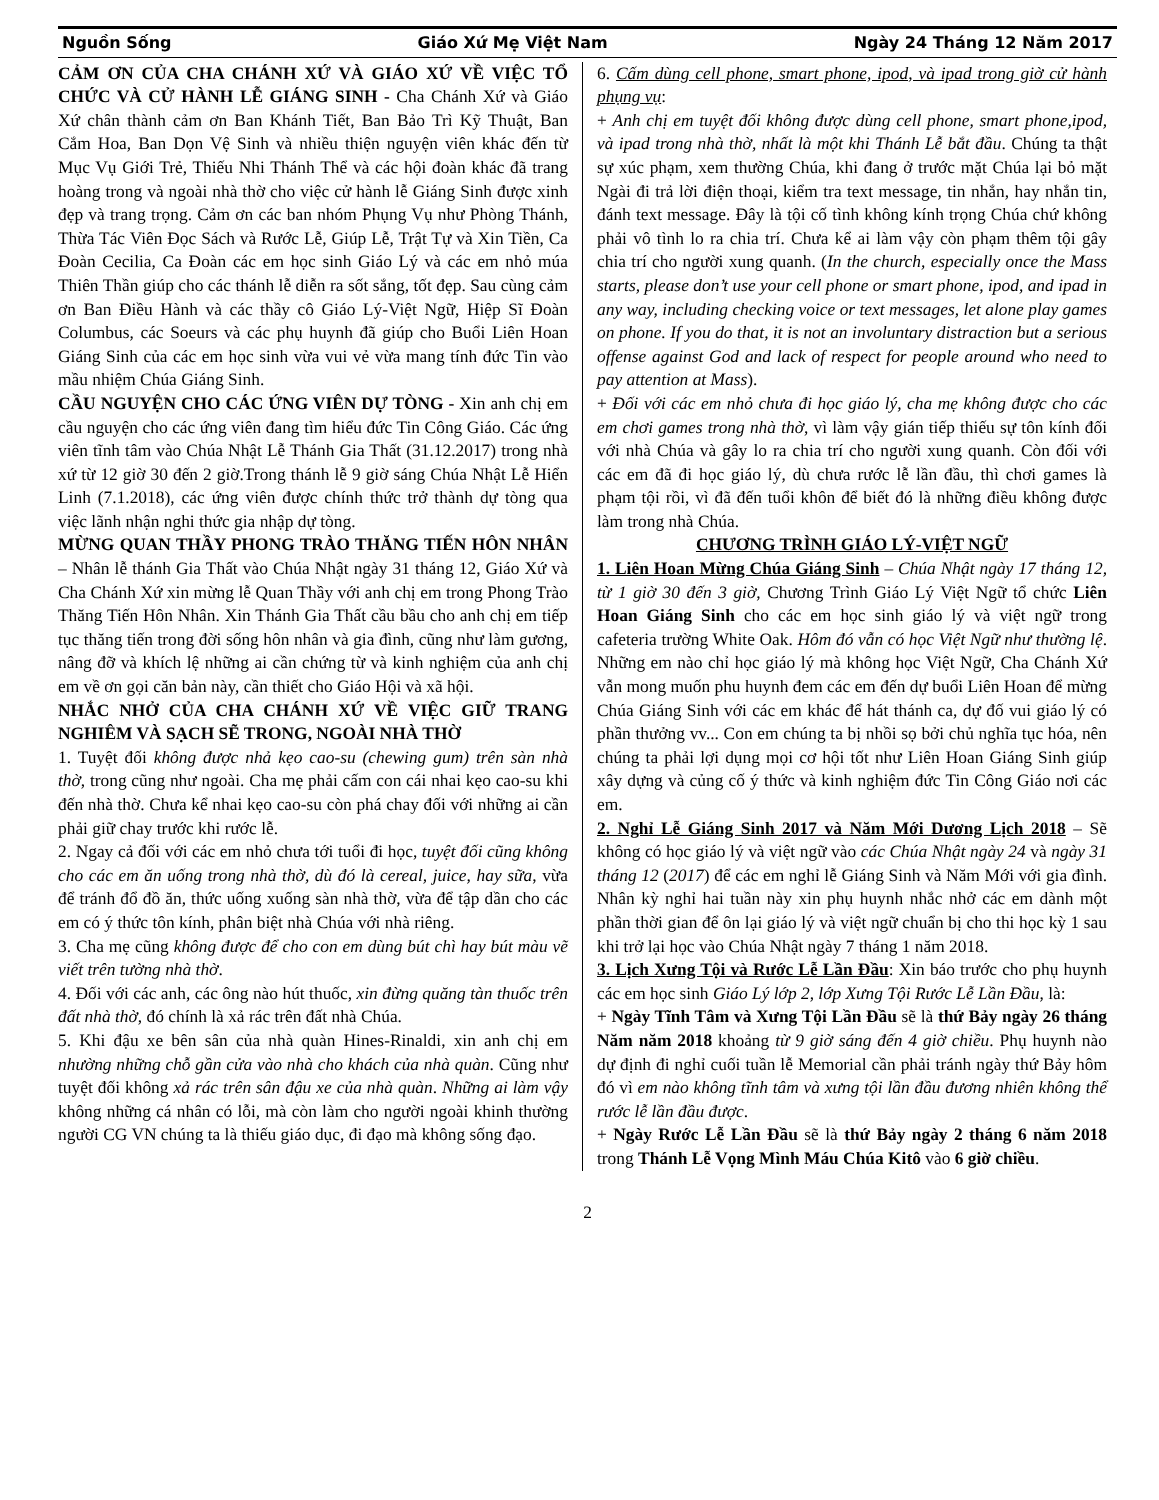Nguồn Sống Giáo Xứ Mẹ Việt Nam Ngày 24 Tháng 12 Năm 2017
CẢM ƠN CỦA CHA CHÁNH XỨ VÀ GIÁO XỨ VỀ VIỆC TỔ CHỨC VÀ CỬ HÀNH LỄ GIÁNG SINH - Cha Chánh Xứ và Giáo Xứ chân thành cảm ơn Ban Khánh Tiết, Ban Bảo Trì Kỹ Thuật, Ban Cắm Hoa, Ban Dọn Vệ Sinh và nhiều thiện nguyện viên khác đến từ Mục Vụ Giới Trẻ, Thiếu Nhi Thánh Thể và các hội đoàn khác đã trang hoàng trong và ngoài nhà thờ cho việc cử hành lễ Giáng Sinh được xinh đẹp và trang trọng. Cảm ơn các ban nhóm Phụng Vụ như Phòng Thánh, Thừa Tác Viên Đọc Sách và Rước Lễ, Giúp Lễ, Trật Tự và Xin Tiền, Ca Đoàn Cecilia, Ca Đoàn các em học sinh Giáo Lý và các em nhỏ múa Thiên Thần giúp cho các thánh lễ diễn ra sốt sắng, tốt đẹp. Sau cùng cảm ơn Ban Điều Hành và các thầy cô Giáo Lý-Việt Ngữ, Hiệp Sĩ Đoàn Columbus, các Soeurs và các phụ huynh đã giúp cho Buổi Liên Hoan Giáng Sinh của các em học sinh vừa vui vẻ vừa mang tính đức Tin vào mầu nhiệm Chúa Giáng Sinh.
CẦU NGUYỆN CHO CÁC ỨNG VIÊN DỰ TÒNG - Xin anh chị em cầu nguyện cho các ứng viên đang tìm hiểu đức Tin Công Giáo. Các ứng viên tĩnh tâm vào Chúa Nhật Lễ Thánh Gia Thất (31.12.2017) trong nhà xứ từ 12 giờ 30 đến 2 giờ.Trong thánh lễ 9 giờ sáng Chúa Nhật Lễ Hiển Linh (7.1.2018), các ứng viên được chính thức trở thành dự tòng qua việc lãnh nhận nghi thức gia nhập dự tòng.
MỪNG QUAN THẦY PHONG TRÀO THĂNG TIẾN HÔN NHÂN – Nhân lễ thánh Gia Thất vào Chúa Nhật ngày 31 tháng 12, Giáo Xứ và Cha Chánh Xứ xin mừng lễ Quan Thầy với anh chị em trong Phong Trào Thăng Tiến Hôn Nhân. Xin Thánh Gia Thất cầu bầu cho anh chị em tiếp tục thăng tiến trong đời sống hôn nhân và gia đình, cũng như làm gương, nâng đỡ và khích lệ những ai cần chứng từ và kinh nghiệm của anh chị em về ơn gọi căn bản này, cần thiết cho Giáo Hội và xã hội.
NHẮC NHỞ CỦA CHA CHÁNH XỨ VỀ VIỆC GIỮ TRANG NGHIÊM VÀ SẠCH SẼ TRONG, NGOÀI NHÀ THỜ
1. Tuyệt đối không được nhả kẹo cao-su (chewing gum) trên sàn nhà thờ, trong cũng như ngoài. Cha mẹ phải cấm con cái nhai kẹo cao-su khi đến nhà thờ. Chưa kể nhai kẹo cao-su còn phá chay đối với những ai cần phải giữ chay trước khi rước lễ.
2. Ngay cả đối với các em nhỏ chưa tới tuổi đi học, tuyệt đối cũng không cho các em ăn uống trong nhà thờ, dù đó là cereal, juice, hay sữa, vừa để tránh đổ đồ ăn, thức uống xuống sàn nhà thờ, vừa để tập dần cho các em có ý thức tôn kính, phân biệt nhà Chúa với nhà riêng.
3. Cha mẹ cũng không được để cho con em dùng bút chì hay bút màu vẽ viết trên tường nhà thờ.
4. Đối với các anh, các ông nào hút thuốc, xin đừng quăng tàn thuốc trên đất nhà thờ, đó chính là xả rác trên đất nhà Chúa.
5. Khi đậu xe bên sân của nhà quàn Hines-Rinaldi, xin anh chị em nhường những chỗ gần cửa vào nhà cho khách của nhà quàn. Cũng như tuyệt đối không xả rác trên sân đậu xe của nhà quàn. Những ai làm vậy không những cá nhân có lỗi, mà còn làm cho người ngoài khinh thường người CG VN chúng ta là thiếu giáo dục, đi đạo mà không sống đạo.
6. Cấm dùng cell phone, smart phone, ipod, và ipad trong giờ cử hành phụng vụ:
+ Anh chị em tuyệt đối không được dùng cell phone, smart phone,ipod, và ipad trong nhà thờ, nhất là một khi Thánh Lễ bắt đầu. Chúng ta thật sự xúc phạm, xem thường Chúa, khi đang ở trước mặt Chúa lại bỏ mặt Ngài đi trả lời điện thoại, kiểm tra text message, tin nhắn, hay nhắn tin, đánh text message. Đây là tội cố tình không kính trọng Chúa chứ không phải vô tình lo ra chia trí. Chưa kể ai làm vậy còn phạm thêm tội gây chia trí cho người xung quanh. (In the church, especially once the Mass starts, please don’t use your cell phone or smart phone, ipod, and ipad in any way, including checking voice or text messages, let alone play games on phone. If you do that, it is not an involuntary distraction but a serious offense against God and lack of respect for people around who need to pay attention at Mass).
+ Đối với các em nhỏ chưa đi học giáo lý, cha mẹ không được cho các em chơi games trong nhà thờ, vì làm vậy gián tiếp thiếu sự tôn kính đối với nhà Chúa và gây lo ra chia trí cho người xung quanh. Còn đối với các em đã đi học giáo lý, dù chưa rước lễ lần đầu, thì chơi games là phạm tội rồi, vì đã đến tuổi khôn để biết đó là những điều không được làm trong nhà Chúa.
CHƯƠNG TRÌNH GIÁO LÝ-VIỆT NGỮ
1. Liên Hoan Mừng Chúa Giáng Sinh – Chúa Nhật ngày 17 tháng 12, từ 1 giờ 30 đến 3 giờ, Chương Trình Giáo Lý Việt Ngữ tổ chức Liên Hoan Giáng Sinh cho các em học sinh giáo lý và việt ngữ trong cafeteria trường White Oak. Hôm đó vẫn có học Việt Ngữ như thường lệ. Những em nào chỉ học giáo lý mà không học Việt Ngữ, Cha Chánh Xứ vẫn mong muốn phu huynh đem các em đến dự buổi Liên Hoan để mừng Chúa Giáng Sinh với các em khác để hát thánh ca, dự đố vui giáo lý có phần thưởng vv... Con em chúng ta bị nhồi sọ bởi chủ nghĩa tục hóa, nên chúng ta phải lợi dụng mọi cơ hội tốt như Liên Hoan Giáng Sinh giúp xây dựng và củng cố ý thức và kinh nghiệm đức Tin Công Giáo nơi các em.
2. Nghỉ Lễ Giáng Sinh 2017 và Năm Mới Dương Lịch 2018 – Sẽ không có học giáo lý và việt ngữ vào các Chúa Nhật ngày 24 và ngày 31 tháng 12 (2017) để các em nghỉ lễ Giáng Sinh và Năm Mới với gia đình. Nhân kỳ nghỉ hai tuần này xin phụ huynh nhắc nhở các em dành một phần thời gian để ôn lại giáo lý và việt ngữ chuẩn bị cho thi học kỳ 1 sau khi trở lại học vào Chúa Nhật ngày 7 tháng 1 năm 2018.
3. Lịch Xưng Tội và Rước Lễ Lần Đầu: Xin báo trước cho phụ huynh các em học sinh Giáo Lý lớp 2, lớp Xưng Tội Rước Lễ Lần Đầu, là:
+ Ngày Tĩnh Tâm và Xưng Tội Lần Đầu sẽ là thứ Bảy ngày 26 tháng Năm năm 2018 khoảng từ 9 giờ sáng đến 4 giờ chiều. Phụ huynh nào dự định đi nghỉ cuối tuần lễ Memorial cần phải tránh ngày thứ Bảy hôm đó vì em nào không tĩnh tâm và xưng tội lần đầu đương nhiên không thể rước lễ lần đầu được.
+ Ngày Rước Lễ Lần Đầu sẽ là thứ Bảy ngày 2 tháng 6 năm 2018 trong Thánh Lễ Vọng Mình Máu Chúa Kitô vào 6 giờ chiều.
2